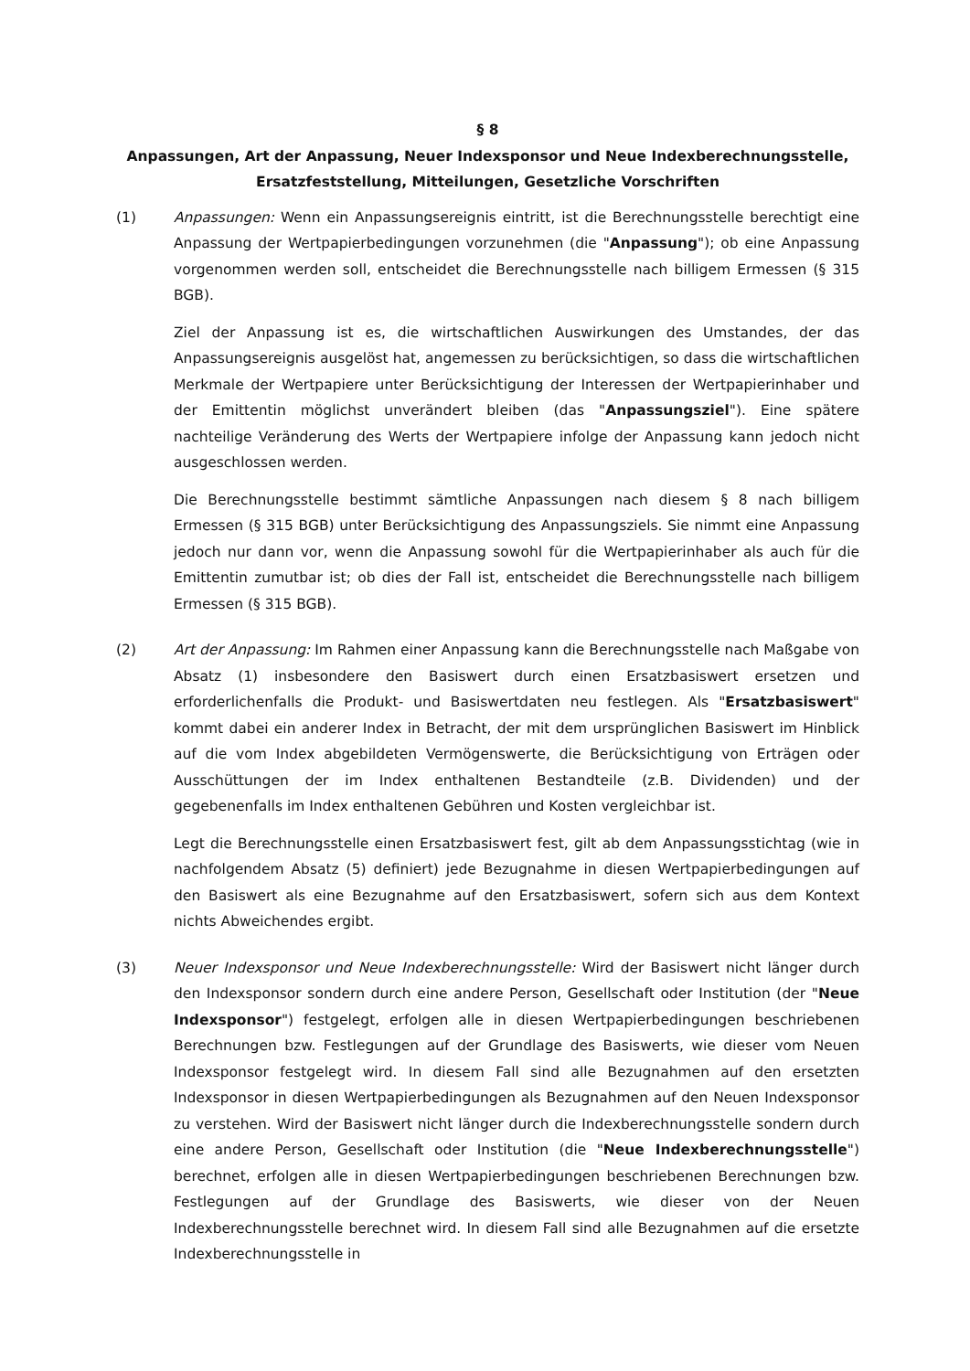§ 8
Anpassungen, Art der Anpassung, Neuer Indexsponsor und Neue Indexberechnungsstelle, Ersatzfeststellung, Mitteilungen, Gesetzliche Vorschriften
(1) Anpassungen: Wenn ein Anpassungsereignis eintritt, ist die Berechnungsstelle berechtigt eine Anpassung der Wertpapierbedingungen vorzunehmen (die "Anpassung"); ob eine Anpassung vorgenommen werden soll, entscheidet die Berechnungsstelle nach billigem Ermessen (§ 315 BGB).
Ziel der Anpassung ist es, die wirtschaftlichen Auswirkungen des Umstandes, der das Anpassungsereignis ausgelöst hat, angemessen zu berücksichtigen, so dass die wirtschaftlichen Merkmale der Wertpapiere unter Berücksichtigung der Interessen der Wertpapierinhaber und der Emittentin möglichst unverändert bleiben (das "Anpassungsziel"). Eine spätere nachteilige Veränderung des Werts der Wertpapiere infolge der Anpassung kann jedoch nicht ausgeschlossen werden.
Die Berechnungsstelle bestimmt sämtliche Anpassungen nach diesem § 8 nach billigem Ermessen (§ 315 BGB) unter Berücksichtigung des Anpassungsziels. Sie nimmt eine Anpassung jedoch nur dann vor, wenn die Anpassung sowohl für die Wertpapierinhaber als auch für die Emittentin zumutbar ist; ob dies der Fall ist, entscheidet die Berechnungsstelle nach billigem Ermessen (§ 315 BGB).
(2) Art der Anpassung: Im Rahmen einer Anpassung kann die Berechnungsstelle nach Maßgabe von Absatz (1) insbesondere den Basiswert durch einen Ersatzbasiswert ersetzen und erforderlichenfalls die Produkt- und Basiswertdaten neu festlegen. Als "Ersatzbasiswert" kommt dabei ein anderer Index in Betracht, der mit dem ursprünglichen Basiswert im Hinblick auf die vom Index abgebildeten Vermögenswerte, die Berücksichtigung von Erträgen oder Ausschüttungen der im Index enthaltenen Bestandteile (z.B. Dividenden) und der gegebenenfalls im Index enthaltenen Gebühren und Kosten vergleichbar ist.
Legt die Berechnungsstelle einen Ersatzbasiswert fest, gilt ab dem Anpassungsstichtag (wie in nachfolgendem Absatz (5) definiert) jede Bezugnahme in diesen Wertpapierbedingungen auf den Basiswert als eine Bezugnahme auf den Ersatzbasiswert, sofern sich aus dem Kontext nichts Abweichendes ergibt.
(3) Neuer Indexsponsor und Neue Indexberechnungsstelle: Wird der Basiswert nicht länger durch den Indexsponsor sondern durch eine andere Person, Gesellschaft oder Institution (der "Neue Indexsponsor") festgelegt, erfolgen alle in diesen Wertpapierbedingungen beschriebenen Berechnungen bzw. Festlegungen auf der Grundlage des Basiswerts, wie dieser vom Neuen Indexsponsor festgelegt wird. In diesem Fall sind alle Bezugnahmen auf den ersetzten Indexsponsor in diesen Wertpapierbedingungen als Bezugnahmen auf den Neuen Indexsponsor zu verstehen. Wird der Basiswert nicht länger durch die Indexberechnungsstelle sondern durch eine andere Person, Gesellschaft oder Institution (die "Neue Indexberechnungsstelle") berechnet, erfolgen alle in diesen Wertpapierbedingungen beschriebenen Berechnungen bzw. Festlegungen auf der Grundlage des Basiswerts, wie dieser von der Neuen Indexberechnungsstelle berechnet wird. In diesem Fall sind alle Bezugnahmen auf die ersetzte Indexberechnungsstelle in